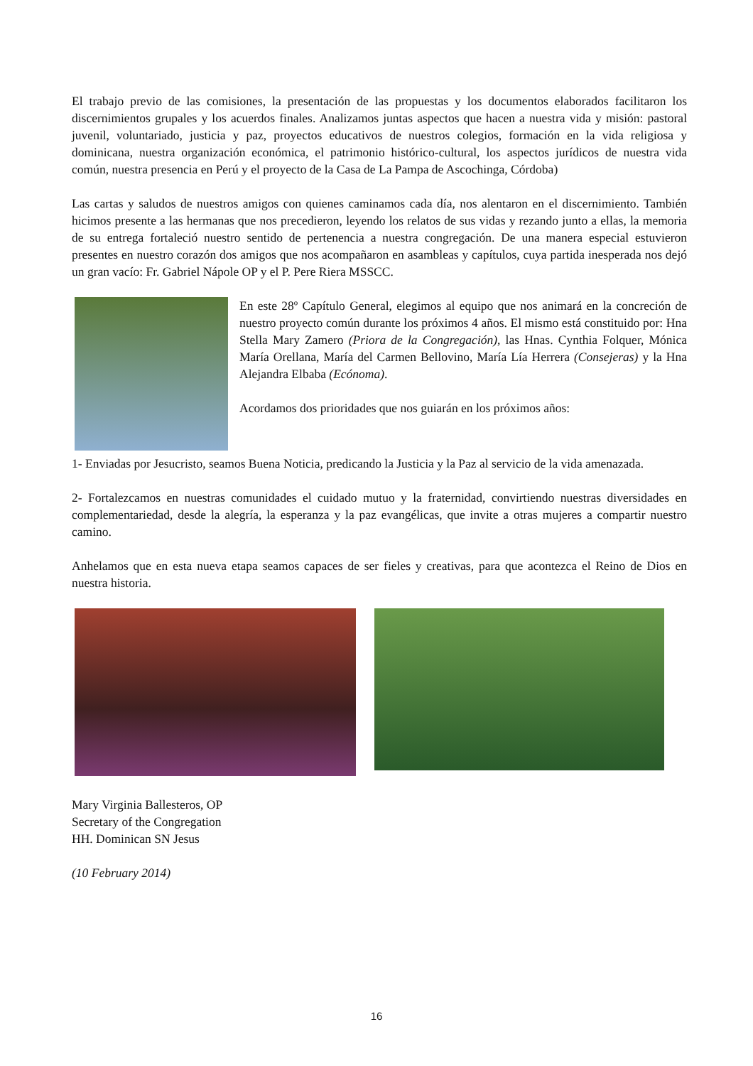El trabajo previo de las comisiones, la presentación de las propuestas y los documentos elaborados facilitaron los discernimientos grupales y los acuerdos finales. Analizamos juntas aspectos que hacen a nuestra vida y misión: pastoral juvenil, voluntariado, justicia y paz, proyectos educativos de nuestros colegios, formación en la vida religiosa y dominicana, nuestra organización económica, el patrimonio histórico-cultural, los aspectos jurídicos de nuestra vida común, nuestra presencia en Perú y el proyecto de la Casa de La Pampa de Ascochinga, Córdoba)
Las cartas y saludos de nuestros amigos con quienes caminamos cada día, nos alentaron en el discernimiento. También hicimos presente a las hermanas que nos precedieron, leyendo los relatos de sus vidas y rezando junto a ellas, la memoria de su entrega fortaleció nuestro sentido de pertenencia a nuestra congregación. De una manera especial estuvieron presentes en nuestro corazón dos amigos que nos acompañaron en asambleas y capítulos, cuya partida inesperada nos dejó un gran vacío: Fr. Gabriel Nápole OP y el P. Pere Riera MSSCC.
En este 28º Capítulo General, elegimos al equipo que nos animará en la concreción de nuestro proyecto común durante los próximos 4 años. El mismo está constituido por: Hna Stella Mary Zamero (Priora de la Congregación), las Hnas. Cynthia Folquer, Mónica María Orellana, María del Carmen Bellovino, María Lía Herrera (Consejeras) y la Hna Alejandra Elbaba (Ecónoma).
Acordamos dos prioridades que nos guiarán en los próximos años:
1- Enviadas por Jesucristo, seamos Buena Noticia, predicando la Justicia y la Paz al servicio de la vida amenazada.
2- Fortalezcamos en nuestras comunidades el cuidado mutuo y la fraternidad, convirtiendo nuestras diversidades en complementariedad, desde la alegría, la esperanza y la paz evangélicas, que invite a otras mujeres a compartir nuestro camino.
Anhelamos que en esta nueva etapa seamos capaces de ser fieles y creativas, para que acontezca el Reino de Dios en nuestra historia.
Mary Virginia Ballesteros, OP
Secretary of the Congregation
HH. Dominican SN Jesus
(10 February 2014)
16